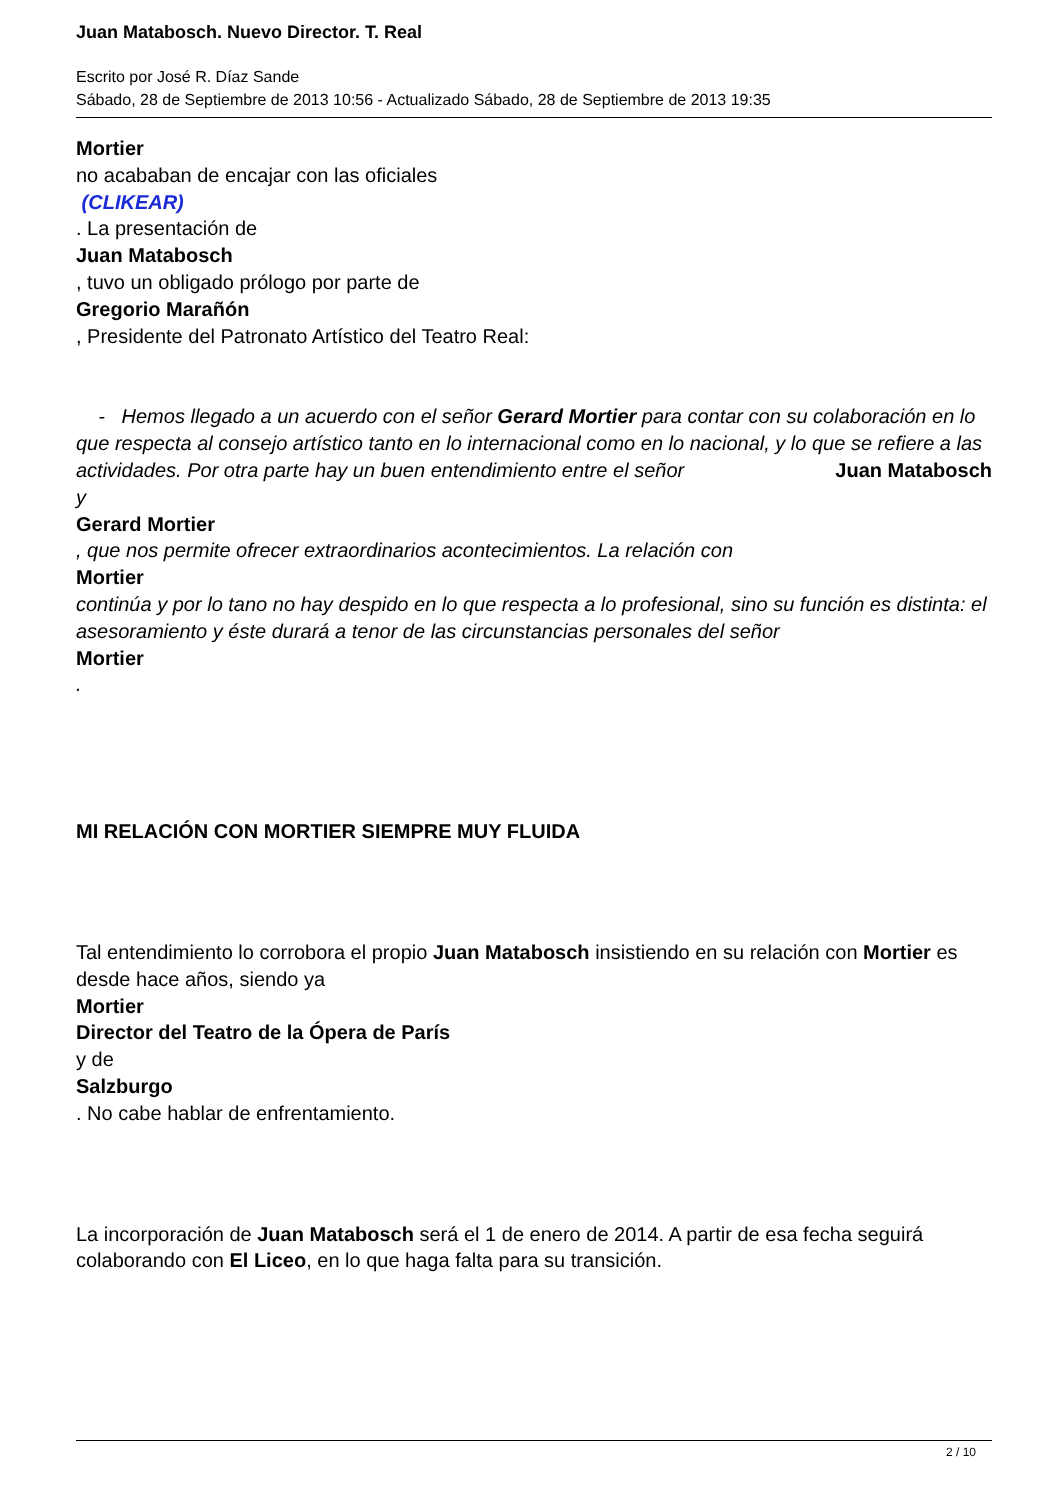Juan Matabosch. Nuevo Director. T. Real
Escrito por José R. Díaz Sande
Sábado, 28 de Septiembre de 2013 10:56 - Actualizado Sábado, 28 de Septiembre de 2013 19:35
Mortier
no acababan de encajar con las oficiales
(CLIKEAR)
. La presentación de
Juan Matabosch
, tuvo un obligado prólogo por parte de
Gregorio Marañón
, Presidente del Patronato Artístico del Teatro Real:
- Hemos llegado a un acuerdo con el señor Gerard Mortier para contar con su colaboración en lo que respecta al consejo artístico tanto en lo internacional como en lo nacional, y lo que se refiere a las actividades. Por otra parte hay un buen entendimiento entre el señor Juan Matabosch
y
Gerard Mortier
, que nos permite ofrecer extraordinarios acontecimientos. La relación con
Mortier
continúa y por lo tano no hay despido en lo que respecta a lo profesional, sino su función es distinta: el asesoramiento y éste durará a tenor de las circunstancias personales del señor
Mortier
.
MI RELACIÓN CON MORTIER SIEMPRE MUY FLUIDA
Tal entendimiento lo corrobora el propio Juan Matabosch insistiendo en su relación con Mortier es
desde hace años, siendo ya
Mortier
Director del Teatro de la Ópera de París
y de
Salzburgo
. No cabe hablar de enfrentamiento.
La incorporación de Juan Matabosch será el 1 de enero de 2014. A partir de esa fecha seguirá colaborando con El Liceo, en lo que haga falta para su transición.
2 / 10